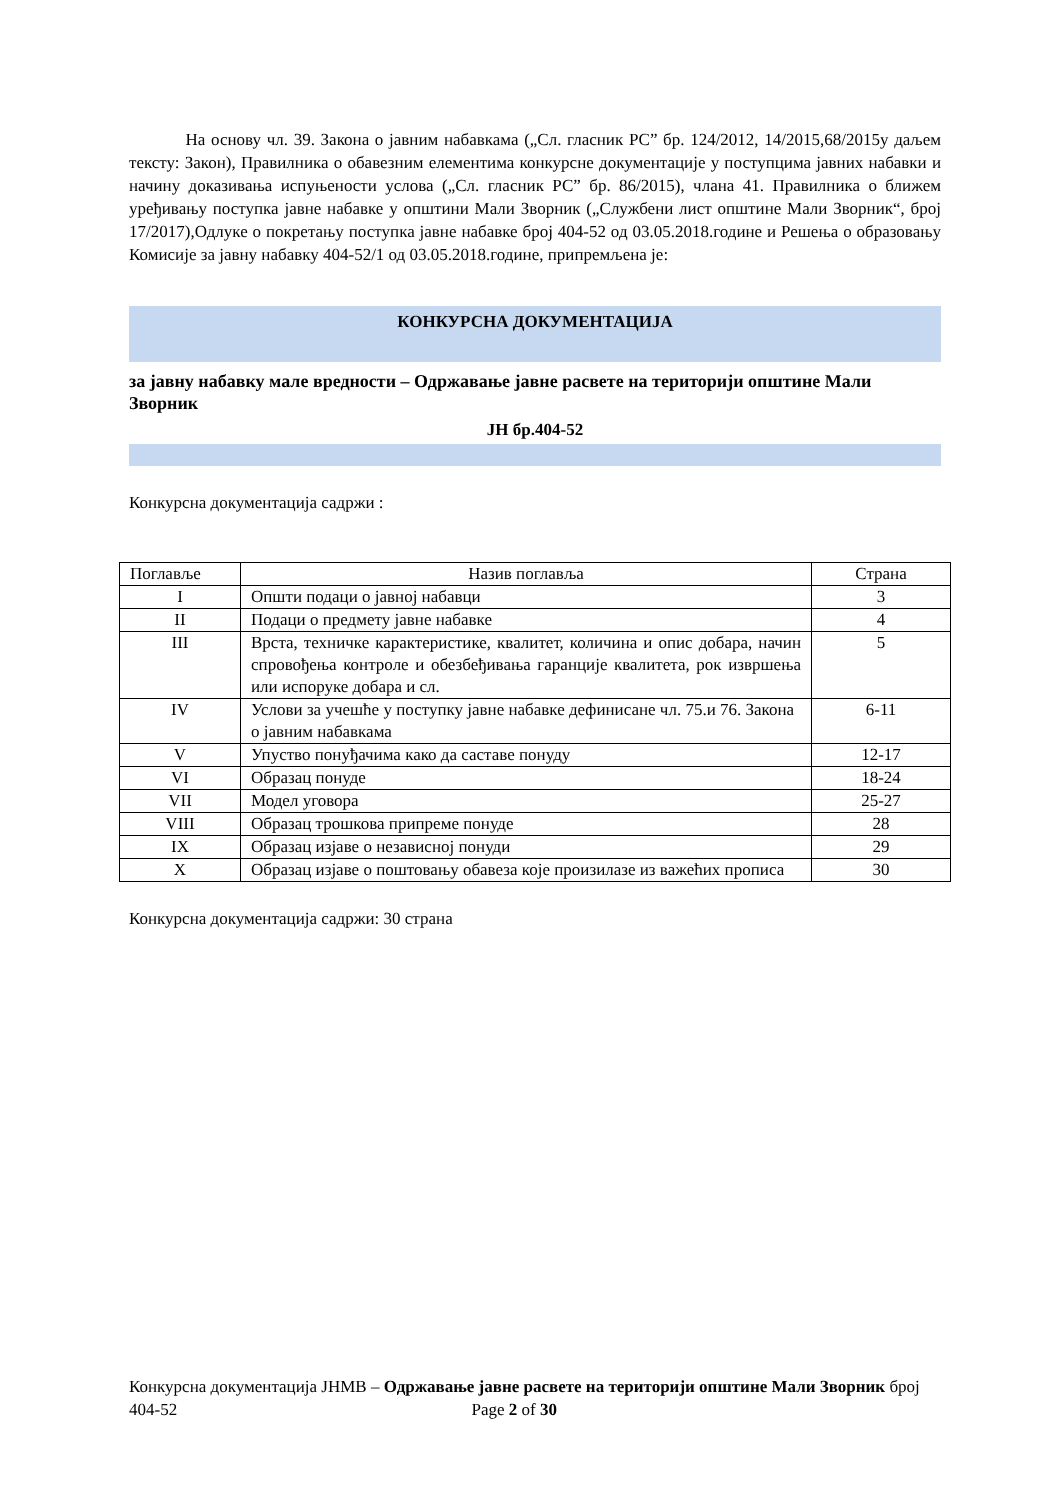На основу чл. 39. Закона о јавним набавкама („Сл. гласник РС” бр. 124/2012, 14/2015,68/2015у даљем тексту: Закон), Правилника о обавезним елементима конкурсне документације у поступцима јавних набавки и начину доказивања испуњености услова („Сл. гласник РС” бр. 86/2015), члана 41. Правилника о ближем уређивању поступка јавне набавке у општини Мали Зворник („Службени лист општине Мали Зворник“, број 17/2017),Одлуке о покретању поступка јавне набавке број 404-52 од 03.05.2018.године и Решења о образовању Комисије за јавну набавку 404-52/1 од 03.05.2018.године, припремљена је:
КОНКУРСНА ДОКУМЕНТАЦИЈА
за јавну набавку мале вредности – Одржавање јавне расвете на територији општине Мали Зворник
ЈН бр.404-52
Конкурсна документација садржи :
| Поглавље | Назив поглавља | Страна |
| --- | --- | --- |
| I | Општи подаци о јавној набавци | 3 |
| II | Подаци о предмету јавне набавке | 4 |
| III | Врста, техничке карактеристике, квалитет, количина и опис добара, начин спровођења контроле и обезбеђивања гаранције квалитета, рок извршења или испоруке добара и сл. | 5 |
| IV | Услови за учешће у поступку јавне набавке дефинисане чл. 75.и 76. Закона о јавним набавкама | 6-11 |
| V | Упуство понуђачима како да саставе понуду | 12-17 |
| VI | Образац понуде | 18-24 |
| VII | Модел уговора | 25-27 |
| VIII | Образац трошкова припреме понуде | 28 |
| IX | Образац изјаве о независној понуди | 29 |
| X | Образац изјаве о поштовању обавеза које произилазе из важећих прописа | 30 |
Конкурсна документација садржи: 30 страна
Конкурсна документација ЈНМВ – Одржавање јавне расвете на територији општине Мали Зворник број 404-52 Page 2 of 30